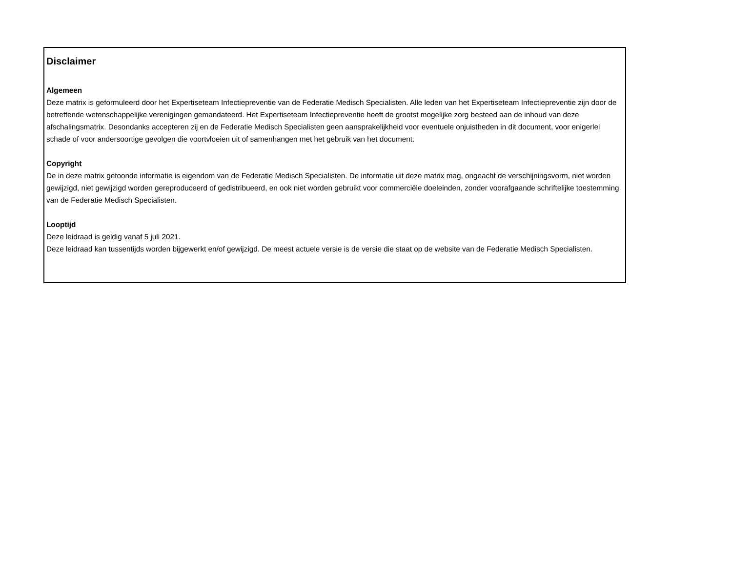Disclaimer
Algemeen
Deze matrix is geformuleerd door het Expertiseteam Infectiepreventie van de Federatie Medisch Specialisten. Alle leden van het Expertiseteam Infectiepreventie zijn door de betreffende wetenschappelijke verenigingen gemandateerd. Het Expertiseteam Infectiepreventie heeft de grootst mogelijke zorg besteed aan de inhoud van deze afschalingsmatrix. Desondanks accepteren zij en de Federatie Medisch Specialisten geen aansprakelijkheid voor eventuele onjuistheden in dit document, voor enigerlei schade of voor andersoortige gevolgen die voortvloeien uit of samenhangen met het gebruik van het document.
Copyright
De in deze matrix getoonde informatie is eigendom van de Federatie Medisch Specialisten. De informatie uit deze matrix mag, ongeacht de verschijningsvorm, niet worden gewijzigd, niet gewijzigd worden gereproduceerd of gedistribueerd, en ook niet worden gebruikt voor commerciële doeleinden, zonder voorafgaande schriftelijke toestemming van de Federatie Medisch Specialisten.
Looptijd
Deze leidraad is geldig vanaf 5 juli 2021.
Deze leidraad kan tussentijds worden bijgewerkt en/of gewijzigd. De meest actuele versie is de versie die staat op de website van de Federatie Medisch Specialisten.